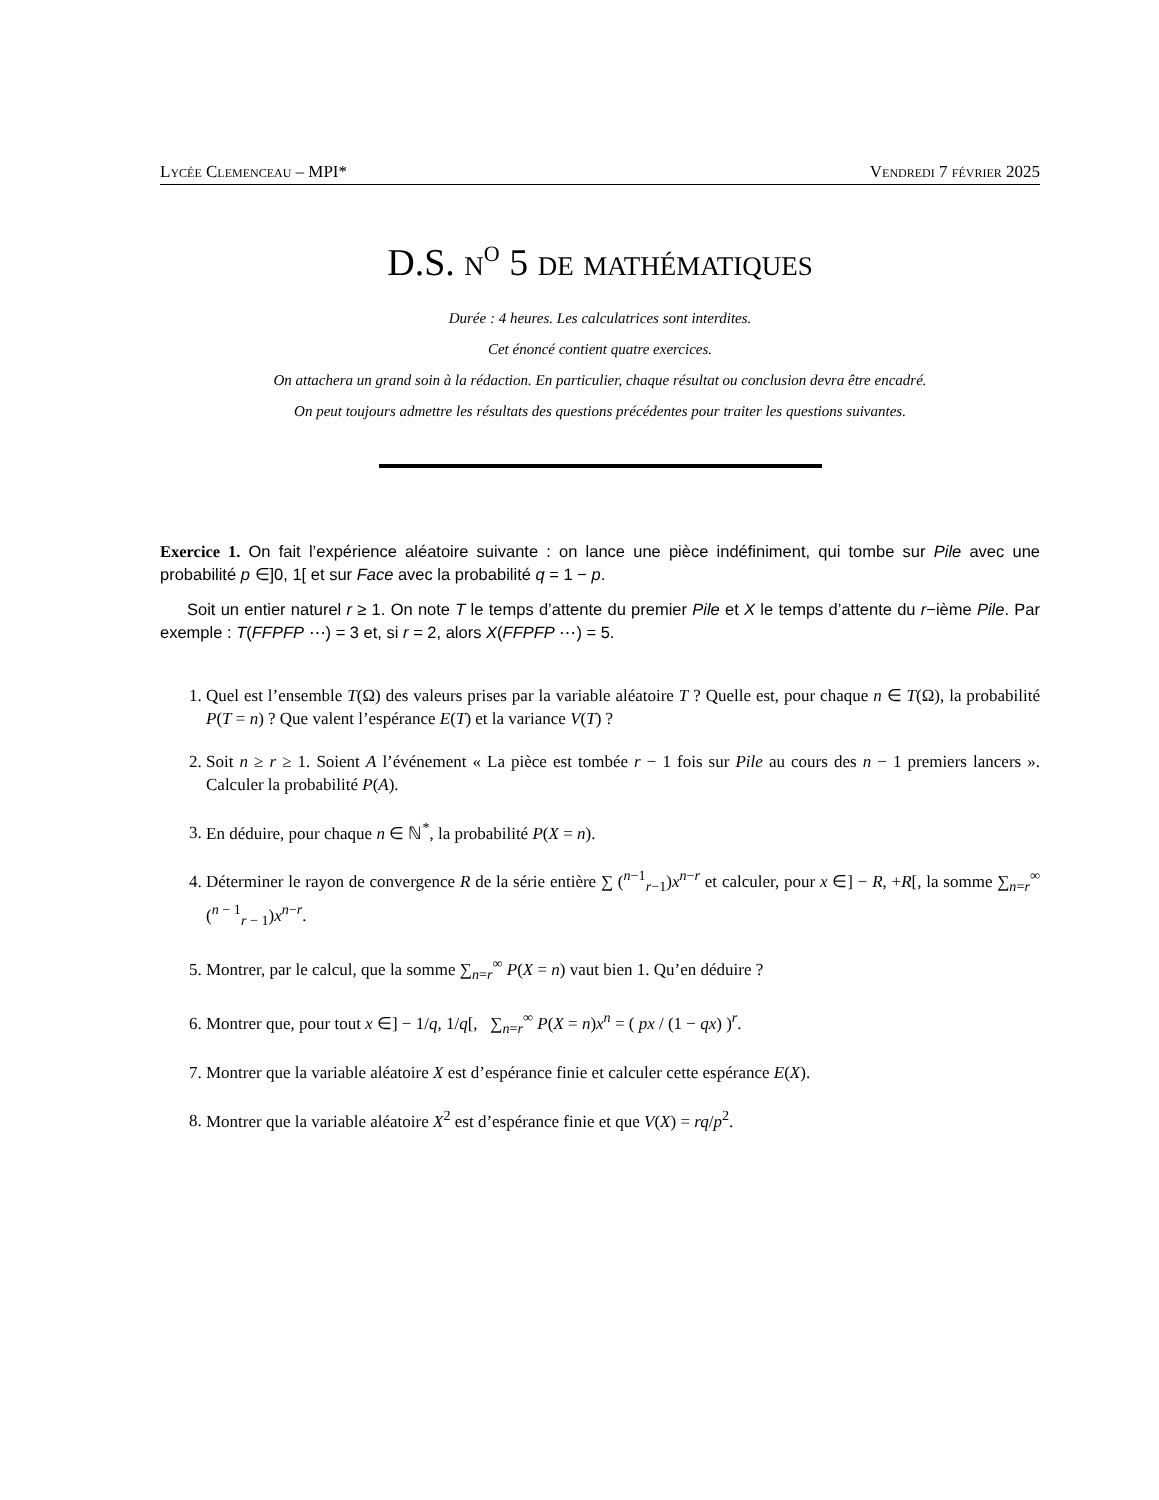Lycée Clemenceau – MPI* Vendredi 7 février 2025
D.S. n<sup>o</sup> 5 de mathématiques
Durée : 4 heures. Les calculatrices sont interdites.
Cet énoncé contient quatre exercices.
On attachera un grand soin à la rédaction. En particulier, chaque résultat ou conclusion devra être encadré.
On peut toujours admettre les résultats des questions précédentes pour traiter les questions suivantes.
Exercice 1. On fait l’expérience aléatoire suivante : on lance une pièce indéfiniment, qui tombe sur Pile avec une probabilité p ∈]0, 1[ et sur Face avec la probabilité q = 1 − p.
Soit un entier naturel r ≥ 1. On note T le temps d’attente du premier Pile et X le temps d’attente du r−ième Pile. Par exemple : T(FFPFP ⋯) = 3 et, si r = 2, alors X(FFPFP ⋯) = 5.
1. Quel est l’ensemble T(Ω) des valeurs prises par la variable aléatoire T ? Quelle est, pour chaque n ∈ T(Ω), la probabilité P(T = n) ? Que valent l’espérance E(T) et la variance V(T) ?
2. Soit n ≥ r ≥ 1. Soient A l’événement « La pièce est tombée r − 1 fois sur Pile au cours des n − 1 premiers lancers ». Calculer la probabilité P(A).
3. En déduire, pour chaque n ∈ ℕ<sup>*</sup>, la probabilité P(X = n).
4. Déterminer le rayon de convergence R de la série entière ∑ (<sup>n−1</sup><sub>r−1</sub>)x<sup>n−r</sup> et calculer, pour x ∈] − R, +R[, la somme ∑<sub>n=r</sub><sup>∞</sup> (<sup>n − 1</sup><sub>r − 1</sub>)x<sup>n−r</sup>.
5. Montrer, par le calcul, que la somme ∑<sub>n=r</sub><sup>∞</sup> P(X = n) vaut bien 1. Qu’en déduire ?
6. Montrer que, pour tout x ∈] − 1/q, 1/q[, ∑<sub>n=r</sub><sup>∞</sup> P(X = n)x<sup>n</sup> = ( px / (1 − qx) )<sup>r</sup>.
7. Montrer que la variable aléatoire X est d’espérance finie et calculer cette espérance E(X).
8. Montrer que la variable aléatoire X<sup>2</sup> est d’espérance finie et que V(X) = rq/p<sup>2</sup>.